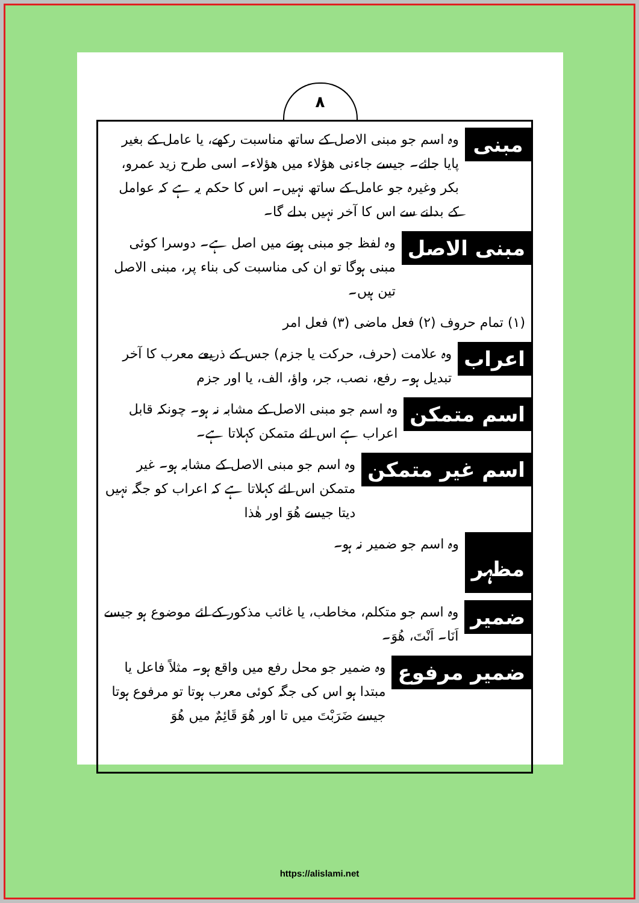۸
مبنی
وہ اسم جو مبنی الاصل کے ساتھ مناسبت رکھے، یا عامل کے بغیر پایا جائے۔ جیسے جاءنی ھؤلاء میں ھؤلاء۔ اسی طرح زید عمرو، بکر وغیرہ جو عامل کے ساتھ نہیں۔ اس کا حکم یہ ہے کہ عوامل کے بدلنے سے اس کا آخر نہیں بدلے گا۔
مبنی الاصل
وہ لفظ جو مبنی ہونے میں اصل ہے۔ دوسرا کوئی مبنی ہوگا تو ان کی مناسبت کی بناء پر، مبنی الاصل تین ہیں۔
(۱) تمام حروف (۲) فعل ماضی (۳) فعل امر
اعراب
وہ علامت (حرف، حرکت یا جزم) جس کے ذریعے معرب کا آخر تبدیل ہو۔ رفع، نصب، جر، واؤ، الف، یا اور جزم
اسم متمکن
وہ اسم جو مبنی الاصل کے مشابہ نہ ہو۔ چونکہ قابل اعراب ہے اس لئے متمکن کہلاتا ہے۔
اسم غیر متمکن
وہ اسم جو مبنی الاصل کے مشابہ ہو۔ غیر متمکن اس لئے کہلاتا ہے کہ اعراب کو جگہ نہیں دیتا جیسے ھُوَ اور ھٰذا
مظہر
وہ اسم جو ضمیر نہ ہو۔
ضمیر
وہ اسم جو متکلم، مخاطب، یا غائب مذکور کے لئے موضوع ہو جیسے اَنَا۔ اَنْتَ، ھُوَ۔
ضمیر مرفوع
وہ ضمیر جو محل رفع میں واقع ہو۔ مثلاً فاعل یا مبتدا ہو اس کی جگہ کوئی معرب ہوتا تو مرفوع ہوتا جیسے ضَرَبْتَ میں تا اور ھُوَ قَائِمٌ میں ھُوَ
https://alislami.net